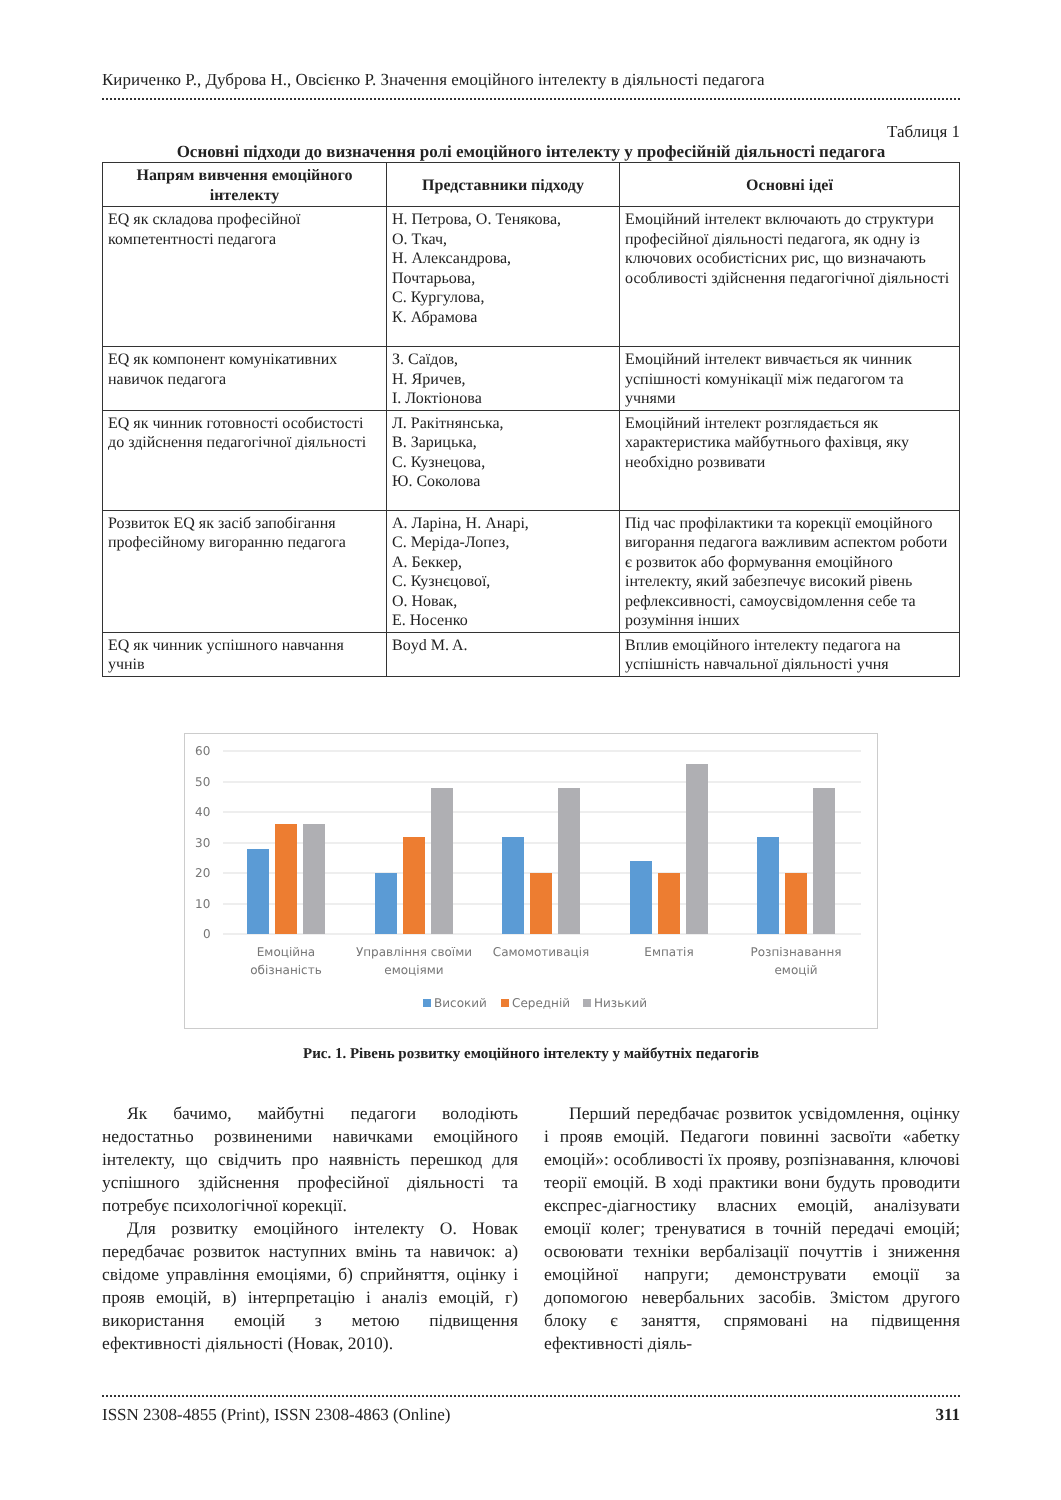Кириченко Р., Дуброва Н., Овсієнко Р. Значення емоційного інтелекту в діяльності педагога
Таблиця 1
Основні підходи до визначення ролі емоційного інтелекту у професійній діяльності педагога
| Напрям вивчення емоційного інтелекту | Представники підходу | Основні ідеї |
| --- | --- | --- |
| EQ як складова професійної компетентності педагога | Н. Петрова, О. Тенякова, О. Ткач, Н. Александрова, Почтарьова, С. Кургулова, К. Абрамова | Емоційний інтелект включають до структури професійної діяльності педагога, як одну із ключових особистісних рис, що визначають особливості здійснення педагогічної діяльності |
| EQ як компонент комунікативних навичок педагога | З. Саїдов, Н. Яричев, І. Локтіонова | Емоційний інтелект вивчається як чинник успішності комунікації між педагогом та учнями |
| EQ як чинник готовності особистості до здійснення педагогічної діяльності | Л. Ракітнянська, В. Зарицька, С. Кузнецова, Ю. Соколова | Емоційний інтелект розглядається як характеристика майбутнього фахівця, яку необхідно розвивати |
| Розвиток EQ як засіб запобігання професійному вигоранню педагога | А. Ларіна, Н. Анарі, С. Меріда-Лопез, А. Беккер, С. Кузнєцової, О. Новак, Е. Носенко | Під час профілактики та корекції емоційного вигорання педагога важливим аспектом роботи є розвиток або формування емоційного інтелекту, який забезпечує високий рівень рефлексивності, самоусвідомлення себе та розуміння інших |
| EQ як чинник успішного навчання учнів | Boyd M. A. | Вплив емоційного інтелекту педагога на успішність навчальної діяльності учня |
60
50
40
30
20
10
0
Емоційна
обізнаність
Управління своїми
емоціями
Самомотивація
Емпатія
Розпізнавання
емоцій
Високий
Середній
Низький
Рис. 1. Рівень розвитку емоційного інтелекту у майбутніх педагогів
Як бачимо, майбутні педагоги володіють недостатньо розвиненими навичками емоційного інтелекту, що свідчить про наявність перешкод для успішного здійснення професійної діяльності та потребує психологічної корекції.
Для розвитку емоційного інтелекту О. Новак передбачає розвиток наступних вмінь та навичок: а) свідоме управління емоціями, б) сприйняття, оцінку і прояв емоцій, в) інтерпретацію і аналіз емоцій, г) використання емоцій з метою підвищення ефективності діяльності (Новак, 2010).
Перший передбачає розвиток усвідомлення, оцінку і прояв емоцій. Педагоги повинні засвоїти «абетку емоцій»: особливості їх прояву, розпізнавання, ключові теорії емоцій. В ході практики вони будуть проводити експрес-діагностику власних емоцій, аналізувати емоції колег; тренуватися в точній передачі емоцій; освоювати техніки вербалізації почуттів і зниження емоційної напруги; демонструвати емоції за допомогою невербальних засобів. Змістом другого блоку є заняття, спрямовані на підвищення ефективності діяль-
ISSN 2308-4855 (Print), ISSN 2308-4863 (Online) 311